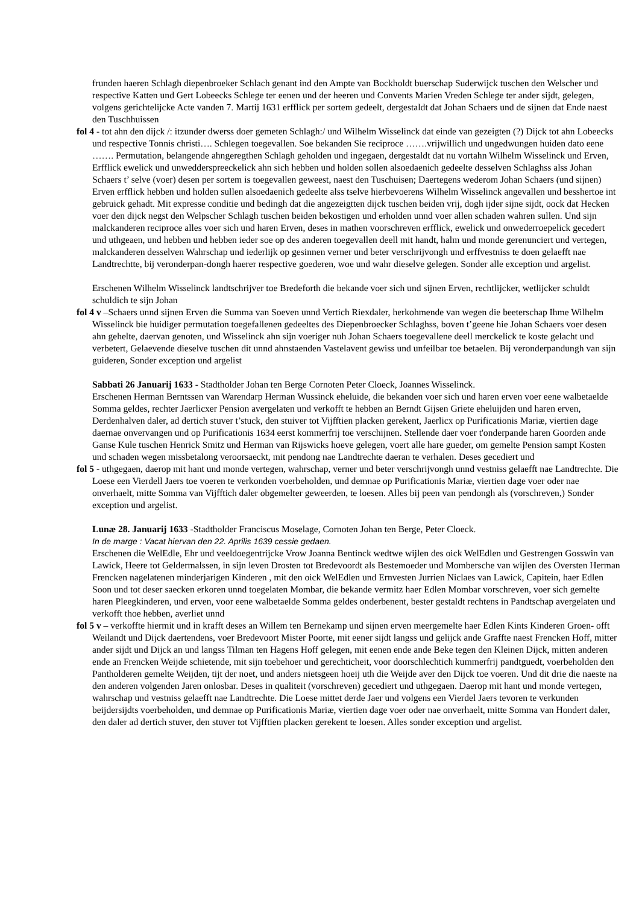frunden haeren Schlagh diepenbroeker Schlach genant ind den Ampte van Bockholdt buerschap Suderwijck tuschen den Welscher und respective Katten und Gert Lobeecks Schlege ter eenen und der heeren und Convents Marien Vreden Schlege ter ander sijdt, gelegen, volgens gerichtelijcke Acte vanden 7. Martij 1631 erfflick per sortem gedeelt, dergestaldt dat Johan Schaers und de sijnen dat Ende naest den Tuschhuissen
fol 4 - tot ahn den dijck /: itzunder dwerss doer gemeten Schlagh:/ und Wilhelm Wisselinck dat einde van gezeigten (?) Dijck tot ahn Lobeecks und respective Tonnis christi…. Schlegen toegevallen. Soe bekanden Sie reciproce …….vrijwillich und ungedwungen huiden dato eene ……. Permutation, belangende ahngeregthen Schlagh geholden und ingegaen, dergestaldt dat nu vortahn Wilhelm Wisselinck und Erven, Erfflick ewelick und unwedderspreeckelick ahn sich hebben und holden sollen alsoedaenich gedeelte desselven Schlaghss alss Johan Schaers t’ selve (voer) desen per sortem is toegevallen geweest, naest den Tuschuisen; Daertegens wederom Johan Schaers (und sijnen) Erven erfflick hebben und holden sullen alsoedaenich gedeelte alss tselve hierbevoerens Wilhelm Wisselinck angevallen und besshertoe int gebruick gehadt. Mit expresse conditie und bedingh dat die angezeigtten dijck tuschen beiden vrij, dogh ijder sijne sijdt, oock dat Hecken voer den dijck negst den Welpscher Schlagh tuschen beiden bekostigen und erholden unnd voer allen schaden wahren sullen. Und sijn malckanderen reciproce alles voer sich und haren Erven, deses in mathen voorschreven erfflick, ewelick und onwederroepelick gecedert und uthgeaen, und hebben und hebben ieder soe op des anderen toegevallen deell mit handt, halm und monde gerenunciert und vertegen, malckanderen desselven Wahrschap und iederlijk op gesinnen verner und beter verschrijvongh und erffvestniss te doen gelaefft nae Landtrechtte, bij veronderpan-dongh haerer respective goederen, woe und wahr dieselve gelegen. Sonder alle exception und argelist.
Erschenen Wilhelm Wisselinck landtschrijver toe Bredeforth die bekande voer sich und sijnen Erven, rechtlijcker, wetlijcker schuldt schuldich te sijn Johan
fol 4 v –Schaers unnd sijnen Erven die Summa van Soeven unnd Vertich Riexdaler, herkohmende van wegen die beeterschap Ihme Wilhelm Wisselinck bie huidiger permutation toegefallenen gedeeltes des Diepenbroecker Schlaghss, boven t’geene hie Johan Schaers voer desen ahn gehelte, daervan genoten, und Wisselinck ahn sijn voeriger nuh Johan Schaers toegevallene deell merckelick te koste gelacht und verbetert, Gelaevende dieselve tuschen dit unnd ahnstaenden Vastelavent gewiss und unfeilbar toe betaelen. Bij veronderpandungh van sijn guideren, Sonder exception und argelist
Sabbati 26 Januarij 1633 - Stadtholder Johan ten Berge Cornoten Peter Cloeck, Joannes Wisselinck.
Erschenen Herman Berntssen van Warendarp Herman Wussinck eheluide, die bekanden voer sich und haren erven voer eene walbetaelde Somma geldes, rechter Jaerlicxer Pension avergelaten und verkofft te hebben an Berndt Gijsen Griete eheluijden und haren erven, Derdenhalven daler, ad dertich stuver t’stuck, den stuiver tot Vijfftien placken gerekent, Jaerlicx op Purificationis Mariæ, viertien dage daernae onvervangen und op Purificationis 1634 eerst kommerfrij toe verschijnen. Stellende daer voer t'onderpande haren Goorden ande Ganse Kule tuschen Henrick Smitz und Herman van Rijswicks hoeve gelegen, voert alle hare gueder, om gemelte Pension sampt Kosten und schaden wegen missbetalong veroorsaeckt, mit pendong nae Landtrechte daeran te verhalen. Deses gecediert und
fol 5 - uthgegaen, daerop mit hant und monde vertegen, wahrschap, verner und beter verschrijvongh unnd vestniss gelaefft nae Landtrechte. Die Loese een Vierdell Jaers toe voeren te verkonden voerbeholden, und demnae op Purificationis Mariæ, viertien dage voer oder nae onverhaelt, mitte Somma van Vijfftich daler obgemelter geweerden, te loesen. Alles bij peen van pendongh als (vorschreven,) Sonder exception und argelist.
Lunæ 28. Januarij 1633 -Stadtholder Franciscus Moselage, Cornoten Johan ten Berge, Peter Cloeck.
In de marge : Vacat hiervan den 22. Aprilis 1639 cessie gedaen.
Erschenen die WelEdle, Ehr und veeldoegentrijcke Vrow Joanna Bentinck wedtwe wijlen des oick WelEdlen und Gestrengen Gosswin van Lawick, Heere tot Geldermalssen, in sijn leven Drosten tot Bredevoordt als Bestemoeder und Mombersche van wijlen des Oversten Herman Frencken nagelatenen minderjarigen Kinderen , mit den oick WelEdlen und Ernvesten Jurrien Niclaes van Lawick, Capitein, haer Edlen Soon und tot deser saecken erkoren unnd toegelaten Mombar, die bekande vermitz haer Edlen Mombar vorschreven, voer sich gemelte haren Pleegkinderen, und erven, voor eene walbetaelde Somma geldes onderbenent, bester gestaldt rechtens in Pandtschap avergelaten und verkofft thoe hebben, averliet unnd
fol 5 v – verkoffte hiermit und in krafft deses an Willem ten Bernekamp und sijnen erven meergemelte haer Edlen Kints Kinderen Groen- offt Weilandt und Dijck daertendens, voer Bredevoort Mister Poorte, mit eener sijdt langss und gelijck ande Graffte naest Frencken Hoff, mitter ander sijdt und Dijck an und langss Tilman ten Hagens Hoff gelegen, mit eenen ende ande Beke tegen den Kleinen Dijck, mitten anderen ende an Frencken Weijde schietende, mit sijn toebehoer und gerechticheit, voor doorschlechtich kummerfrij pandtguedt, voerbeholden den Pantholderen gemelte Weijden, tijt der noet, und anders nietsgeen hoeij uth die Weijde aver den Dijck toe voeren. Und dit drie die naeste na den anderen volgenden Jaren onlosbar. Deses in qualiteit (vorschreven) gecediert und uthgegaen. Daerop mit hant und monde vertegen, wahrschap und vestniss gelaefft nae Landtrechte. Die Loese mittet derde Jaer und volgens een Vierdel Jaers tevoren te verkunden beijdersijdts voerbeholden, und demnae op Purificationis Mariæ, viertien dage voer oder nae onverhaelt, mitte Somma van Hondert daler, den daler ad dertich stuver, den stuver tot Vijfftien placken gerekent te loesen. Alles sonder exception und argelist.